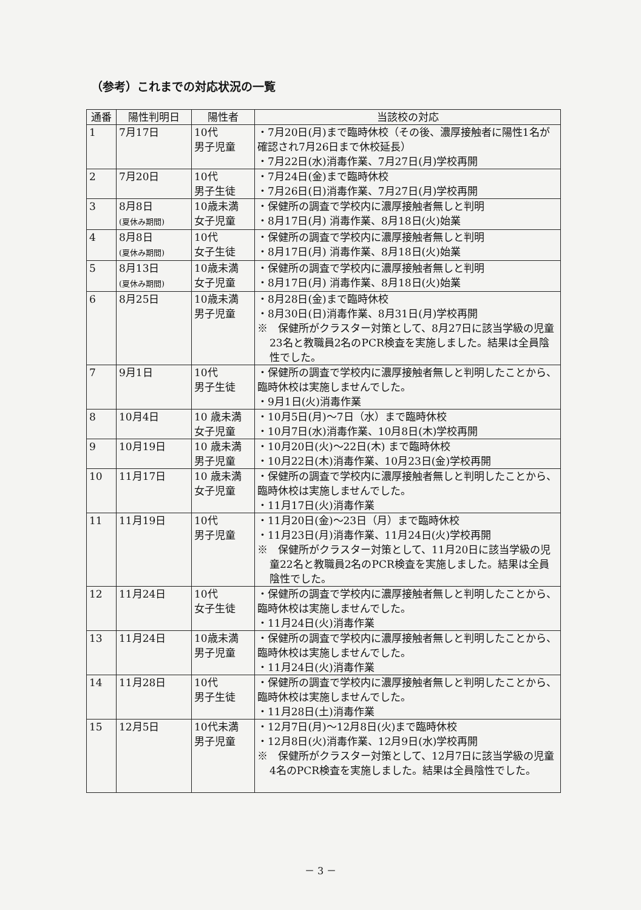（参考）これまでの対応状況の一覧
| 通番 | 陽性判明日 | 陽性者 | 当該校の対応 |
| --- | --- | --- | --- |
| 1 | 7月17日 | 10代 男子児童 | ・7月20日(月)まで臨時休校（その後、濃厚接触者に陽性1名が確認され7月26日まで休校延長） ・7月22日(水)消毒作業、7月27日(月)学校再開 |
| 2 | 7月20日 | 10代 男子生徒 | ・7月24日(金)まで臨時休校 ・7月26日(日)消毒作業、7月27日(月)学校再開 |
| 3 | 8月8日 (夏休み期間) | 10歳未満 女子児童 | ・保健所の調査で学校内に濃厚接触者無しと判明 ・8月17日(月) 消毒作業、8月18日(火)始業 |
| 4 | 8月8日 (夏休み期間) | 10代 女子生徒 | ・保健所の調査で学校内に濃厚接触者無しと判明 ・8月17日(月) 消毒作業、8月18日(火)始業 |
| 5 | 8月13日 (夏休み期間) | 10歳未満 女子児童 | ・保健所の調査で学校内に濃厚接触者無しと判明 ・8月17日(月) 消毒作業、8月18日(火)始業 |
| 6 | 8月25日 | 10歳未満 男子児童 | ・8月28日(金)まで臨時休校 ・8月30日(日)消毒作業、8月31日(月)学校再開 ※ 保健所がクラスター対策として、8月27日に該当学級の児童23名と教職員2名のPCR検査を実施しました。結果は全員陰性でした。 |
| 7 | 9月1日 | 10代 男子生徒 | ・保健所の調査で学校内に濃厚接触者無しと判明したことから、臨時休校は実施しませんでした。 ・9月1日(火)消毒作業 |
| 8 | 10月4日 | 10 歳未満 女子児童 | ・10月5日(月)～7日（水）まで臨時休校 ・10月7日(水)消毒作業、10月8日(木)学校再開 |
| 9 | 10月19日 | 10 歳未満 男子児童 | ・10月20日(火)～22日(木) まで臨時休校 ・10月22日(木)消毒作業、10月23日(金)学校再開 |
| 10 | 11月17日 | 10 歳未満 女子児童 | ・保健所の調査で学校内に濃厚接触者無しと判明したことから、臨時休校は実施しませんでした。 ・11月17日(火)消毒作業 |
| 11 | 11月19日 | 10代 男子児童 | ・11月20日(金)～23日（月）まで臨時休校 ・11月23日(月)消毒作業、11月24日(火)学校再開 ※ 保健所がクラスター対策として、11月20日に該当学級の児童22名と教職員2名のPCR検査を実施しました。結果は全員陰性でした。 |
| 12 | 11月24日 | 10代 女子生徒 | ・保健所の調査で学校内に濃厚接触者無しと判明したことから、臨時休校は実施しませんでした。 ・11月24日(火)消毒作業 |
| 13 | 11月24日 | 10歳未満 男子児童 | ・保健所の調査で学校内に濃厚接触者無しと判明したことから、臨時休校は実施しませんでした。 ・11月24日(火)消毒作業 |
| 14 | 11月28日 | 10代 男子生徒 | ・保健所の調査で学校内に濃厚接触者無しと判明したことから、臨時休校は実施しませんでした。 ・11月28日(土)消毒作業 |
| 15 | 12月5日 | 10代未満 男子児童 | ・12月7日(月)～12月8日(火)まで臨時休校 ・12月8日(火)消毒作業、12月9日(水)学校再開 ※ 保健所がクラスター対策として、12月7日に該当学級の児童4名のPCR検査を実施しました。結果は全員陰性でした。 |
－ 3 －